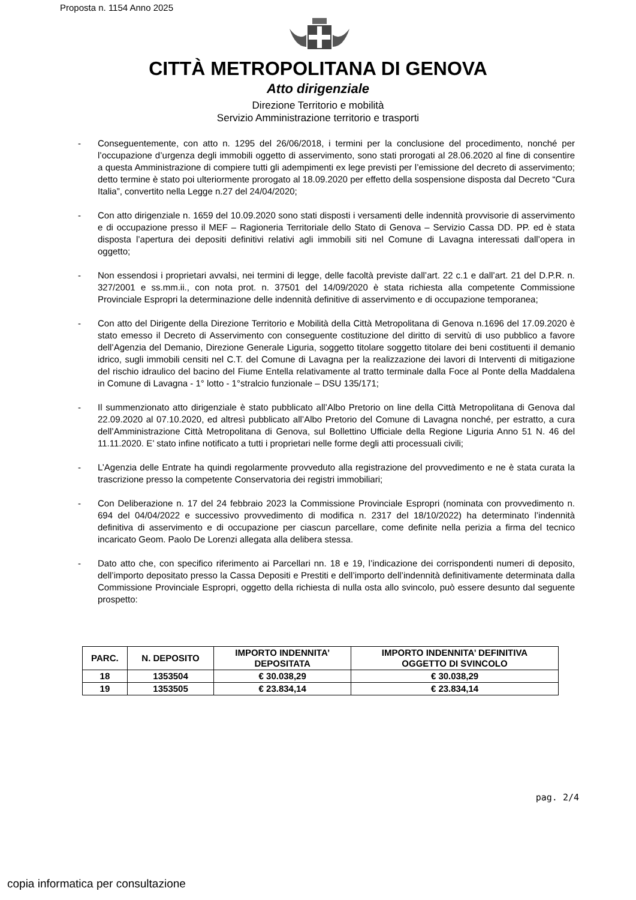Proposta n. 1154 Anno 2025
CITTÀ METROPOLITANA DI GENOVA
Atto dirigenziale
Direzione Territorio e mobilità
Servizio Amministrazione territorio e trasporti
- Conseguentemente, con atto n. 1295 del 26/06/2018, i termini per la conclusione del procedimento, nonché per l’occupazione d’urgenza degli immobili oggetto di asservimento, sono stati prorogati al 28.06.2020 al fine di consentire a questa Amministrazione di compiere tutti gli adempimenti ex lege previsti per l’emissione del decreto di asservimento; detto termine è stato poi ulteriormente prorogato al 18.09.2020 per effetto della sospensione disposta dal Decreto “Cura Italia”, convertito nella Legge n.27 del 24/04/2020;
- Con atto dirigenziale n. 1659 del 10.09.2020 sono stati disposti i versamenti delle indennità provvisorie di asservimento e di occupazione presso il MEF – Ragioneria Territoriale dello Stato di Genova – Servizio Cassa DD. PP. ed è stata disposta l’apertura dei depositi definitivi relativi agli immobili siti nel Comune di Lavagna interessati dall’opera in oggetto;
- Non essendosi i proprietari avvalsi, nei termini di legge, delle facoltà previste dall’art. 22 c.1 e dall’art. 21 del D.P.R. n. 327/2001 e ss.mm.ii., con nota prot. n. 37501 del 14/09/2020 è stata richiesta alla competente Commissione Provinciale Espropri la determinazione delle indennità definitive di asservimento e di occupazione temporanea;
- Con atto del Dirigente della Direzione Territorio e Mobilità della Città Metropolitana di Genova n.1696 del 17.09.2020 è stato emesso il Decreto di Asservimento con conseguente costituzione del diritto di servitù di uso pubblico a favore dell’Agenzia del Demanio, Direzione Generale Liguria, soggetto titolare soggetto titolare dei beni costituenti il demanio idrico, sugli immobili censiti nel C.T. del Comune di Lavagna per la realizzazione dei lavori di Interventi di mitigazione del rischio idraulico del bacino del Fiume Entella relativamente al tratto terminale dalla Foce al Ponte della Maddalena in Comune di Lavagna - 1° lotto - 1°stralcio funzionale – DSU 135/171;
- Il summenzionato atto dirigenziale è stato pubblicato all’Albo Pretorio on line della Città Metropolitana di Genova dal 22.09.2020 al 07.10.2020, ed altresì pubblicato all’Albo Pretorio del Comune di Lavagna nonché, per estratto, a cura dell’Amministrazione Città Metropolitana di Genova, sul Bollettino Ufficiale della Regione Liguria Anno 51 N. 46 del 11.11.2020. E’ stato infine notificato a tutti i proprietari nelle forme degli atti processuali civili;
- L’Agenzia delle Entrate ha quindi regolarmente provveduto alla registrazione del provvedimento e ne è stata curata la trascrizione presso la competente Conservatoria dei registri immobiliari;
- Con Deliberazione n. 17 del 24 febbraio 2023 la Commissione Provinciale Espropri (nominata con provvedimento n. 694 del 04/04/2022 e successivo provvedimento di modifica n. 2317 del 18/10/2022) ha determinato l’indennità definitiva di asservimento e di occupazione per ciascun parcellare, come definite nella perizia a firma del tecnico incaricato Geom. Paolo De Lorenzi allegata alla delibera stessa.
- Dato atto che, con specifico riferimento ai Parcellari nn. 18 e 19, l’indicazione dei corrispondenti numeri di deposito, dell’importo depositato presso la Cassa Depositi e Prestiti e dell’importo dell’indennità definitivamente determinata dalla Commissione Provinciale Espropri, oggetto della richiesta di nulla osta allo svincolo, può essere desunto dal seguente prospetto:
| PARC. | N. DEPOSITO | IMPORTO INDENNITA’ DEPOSITATA | IMPORTO INDENNITA’ DEFINITIVA OGGETTO DI SVINCOLO |
| --- | --- | --- | --- |
| 18 | 1353504 | € 30.038,29 | € 30.038,29 |
| 19 | 1353505 | € 23.834,14 | € 23.834,14 |
pag. 2/4
copia informatica per consultazione